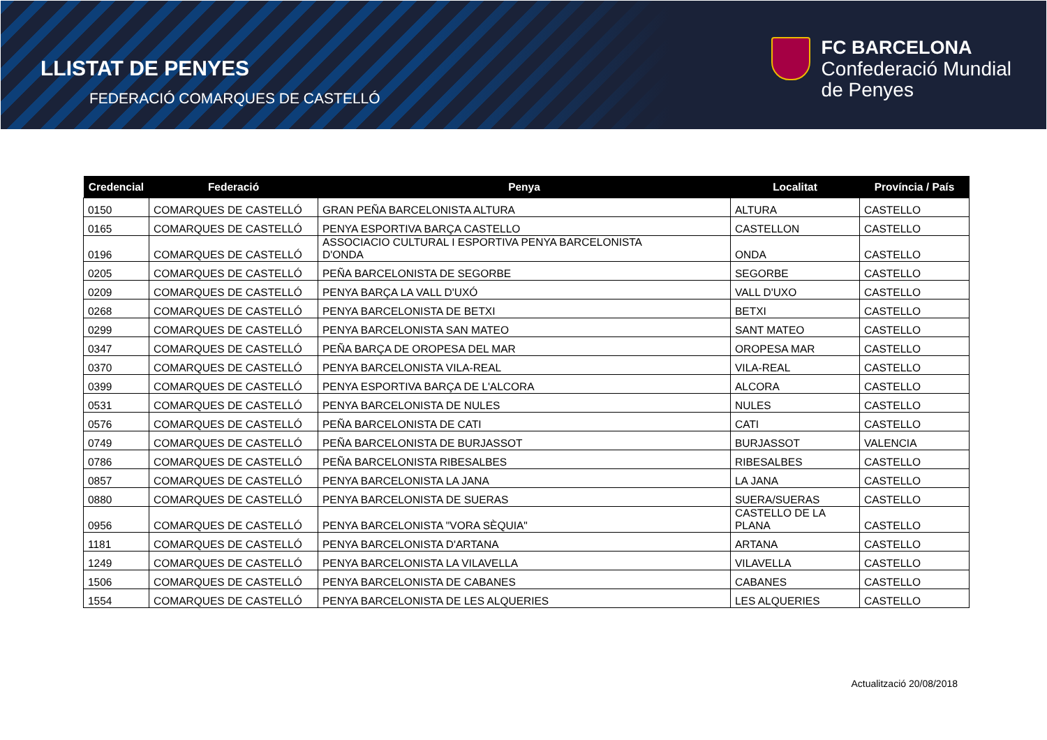LLISTAT DE PENYES
FEDERACIÓ COMARQUES DE CASTELLÓ
FC BARCELONA
Confederació Mundial
de Penyes
| Credencial | Federació | Penya | Localitat | Província / País |
| --- | --- | --- | --- | --- |
| 0150 | COMARQUES DE CASTELLÓ | GRAN PEÑA BARCELONISTA ALTURA | ALTURA | CASTELLO |
| 0165 | COMARQUES DE CASTELLÓ | PENYA ESPORTIVA BARÇA CASTELLO | CASTELLON | CASTELLO |
| 0196 | COMARQUES DE CASTELLÓ | ASSOCIACIO CULTURAL I ESPORTIVA PENYA BARCELONISTA D'ONDA | ONDA | CASTELLO |
| 0205 | COMARQUES DE CASTELLÓ | PEÑA BARCELONISTA DE SEGORBE | SEGORBE | CASTELLO |
| 0209 | COMARQUES DE CASTELLÓ | PENYA BARÇA LA VALL D'UXÓ | VALL D'UXO | CASTELLO |
| 0268 | COMARQUES DE CASTELLÓ | PENYA BARCELONISTA DE BETXI | BETXI | CASTELLO |
| 0299 | COMARQUES DE CASTELLÓ | PENYA BARCELONISTA SAN MATEO | SANT MATEO | CASTELLO |
| 0347 | COMARQUES DE CASTELLÓ | PEÑA BARÇA DE OROPESA DEL MAR | OROPESA MAR | CASTELLO |
| 0370 | COMARQUES DE CASTELLÓ | PENYA BARCELONISTA VILA-REAL | VILA-REAL | CASTELLO |
| 0399 | COMARQUES DE CASTELLÓ | PENYA ESPORTIVA BARÇA DE L'ALCORA | ALCORA | CASTELLO |
| 0531 | COMARQUES DE CASTELLÓ | PENYA BARCELONISTA DE NULES | NULES | CASTELLO |
| 0576 | COMARQUES DE CASTELLÓ | PEÑA BARCELONISTA DE CATI | CATI | CASTELLO |
| 0749 | COMARQUES DE CASTELLÓ | PEÑA BARCELONISTA DE BURJASSOT | BURJASSOT | VALENCIA |
| 0786 | COMARQUES DE CASTELLÓ | PEÑA BARCELONISTA RIBESALBES | RIBESALBES | CASTELLO |
| 0857 | COMARQUES DE CASTELLÓ | PENYA BARCELONISTA LA JANA | LA JANA | CASTELLO |
| 0880 | COMARQUES DE CASTELLÓ | PENYA BARCELONISTA DE SUERAS | SUERA/SUERAS | CASTELLO |
| 0956 | COMARQUES DE CASTELLÓ | PENYA BARCELONISTA "VORA SÈQUIA" | CASTELLO DE LA PLANA | CASTELLO |
| 1181 | COMARQUES DE CASTELLÓ | PENYA BARCELONISTA D'ARTANA | ARTANA | CASTELLO |
| 1249 | COMARQUES DE CASTELLÓ | PENYA BARCELONISTA LA VILAVELLA | VILAVELLA | CASTELLO |
| 1506 | COMARQUES DE CASTELLÓ | PENYA BARCELONISTA DE CABANES | CABANES | CASTELLO |
| 1554 | COMARQUES DE CASTELLÓ | PENYA BARCELONISTA DE LES ALQUERIES | LES ALQUERIES | CASTELLO |
Actualització 20/08/2018